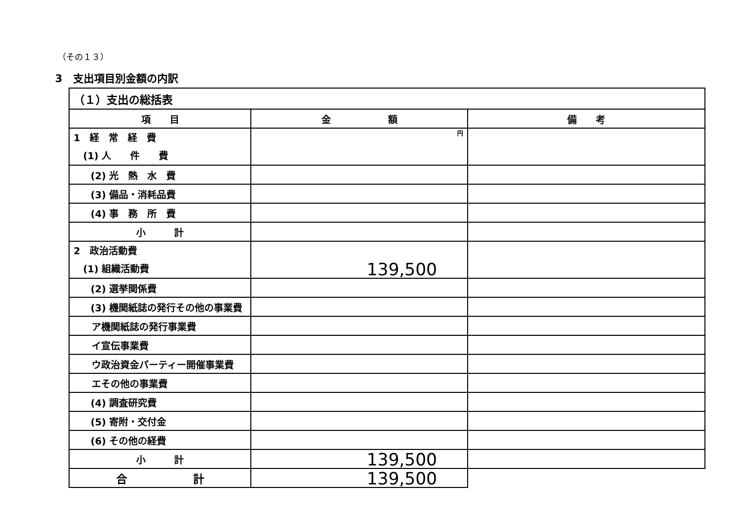（その１３）
3　支出項目別金額の内訳
| （１）支出の総括表 | | |
| --- | --- | --- |
| 項 目 | 金 額 | 備 考 |
| 1 経 常 経 費 (1) 人 件 費 | 円 | |
| (2) 光 熱 水 費 | | |
| (3) 備品・消耗品費 | | |
| (4) 事 務 所 費 | | |
| 小 計 | | |
| 2 政治活動費 (1) 組織活動費 | 139,500 | |
| (2) 選挙関係費 | | |
| (3) 機関紙誌の発行その他の事業費 | | |
| ア機関紙誌の発行事業費 | | |
| イ宣伝事業費 | | |
| ウ政治資金パーティー開催事業費 | | |
| エその他の事業費 | | |
| (4) 調査研究費 | | |
| (5) 寄附・交付金 | | |
| (6) その他の経費 | | |
| 小 計 | 139,500 | |
| 合 計 | 139,500 | |